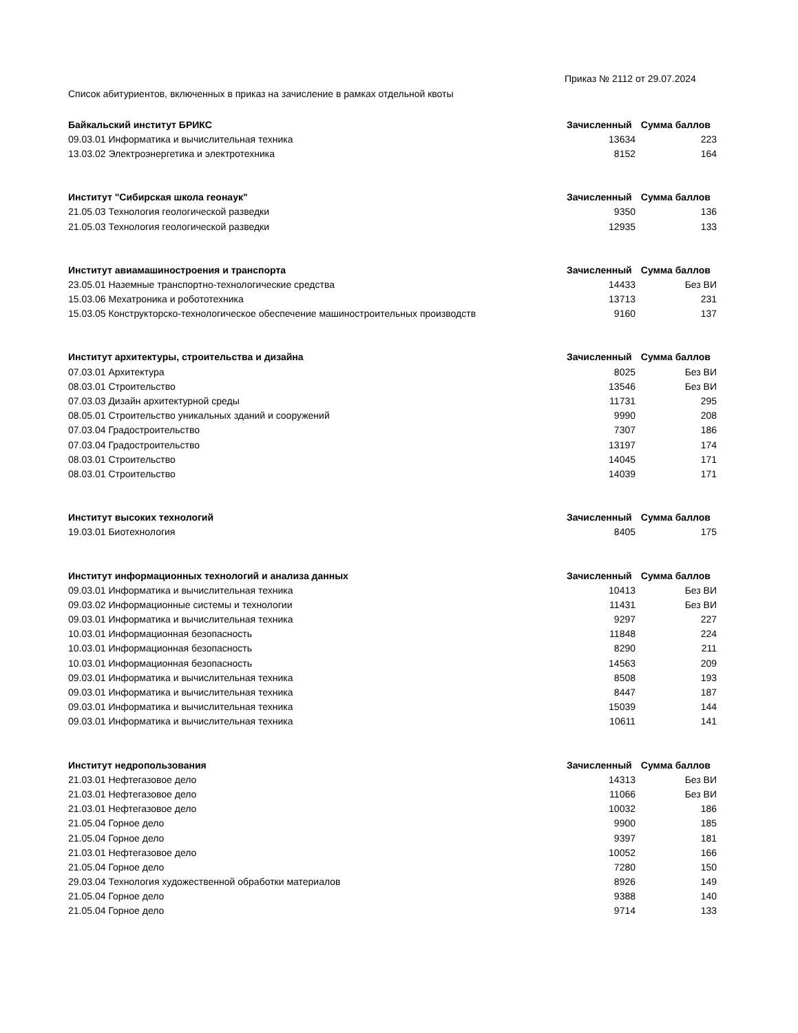Приказ № 2112 от 29.07.2024
Список абитуриентов, включенных в приказ на зачисление в рамках отдельной квоты
| Байкальский институт БРИКС | Зачисленный | Сумма баллов |
| --- | --- | --- |
| 09.03.01 Информатика и вычислительная техника | 13634 | 223 |
| 13.03.02 Электроэнергетика и электротехника | 8152 | 164 |
| Институт "Сибирская школа геонаук" | Зачисленный | Сумма баллов |
| 21.05.03 Технология геологической разведки | 9350 | 136 |
| 21.05.03 Технология геологической разведки | 12935 | 133 |
| Институт авиамашиностроения и транспорта | Зачисленный | Сумма баллов |
| 23.05.01 Наземные транспортно-технологические средства | 14433 | Без ВИ |
| 15.03.06 Мехатроника и робототехника | 13713 | 231 |
| 15.03.05 Конструкторско-технологическое обеспечение машиностроительных производств | 9160 | 137 |
| Институт архитектуры, строительства и дизайна | Зачисленный | Сумма баллов |
| 07.03.01 Архитектура | 8025 | Без ВИ |
| 08.03.01 Строительство | 13546 | Без ВИ |
| 07.03.03 Дизайн архитектурной среды | 11731 | 295 |
| 08.05.01 Строительство уникальных зданий и сооружений | 9990 | 208 |
| 07.03.04 Градостроительство | 7307 | 186 |
| 07.03.04 Градостроительство | 13197 | 174 |
| 08.03.01 Строительство | 14045 | 171 |
| 08.03.01 Строительство | 14039 | 171 |
| Институт высоких технологий | Зачисленный | Сумма баллов |
| 19.03.01 Биотехнология | 8405 | 175 |
| Институт информационных технологий и анализа данных | Зачисленный | Сумма баллов |
| 09.03.01 Информатика и вычислительная техника | 10413 | Без ВИ |
| 09.03.02 Информационные системы и технологии | 11431 | Без ВИ |
| 09.03.01 Информатика и вычислительная техника | 9297 | 227 |
| 10.03.01 Информационная безопасность | 11848 | 224 |
| 10.03.01 Информационная безопасность | 8290 | 211 |
| 10.03.01 Информационная безопасность | 14563 | 209 |
| 09.03.01 Информатика и вычислительная техника | 8508 | 193 |
| 09.03.01 Информатика и вычислительная техника | 8447 | 187 |
| 09.03.01 Информатика и вычислительная техника | 15039 | 144 |
| 09.03.01 Информатика и вычислительная техника | 10611 | 141 |
| Институт недропользования | Зачисленный | Сумма баллов |
| 21.03.01 Нефтегазовое дело | 14313 | Без ВИ |
| 21.03.01 Нефтегазовое дело | 11066 | Без ВИ |
| 21.03.01 Нефтегазовое дело | 10032 | 186 |
| 21.05.04 Горное дело | 9900 | 185 |
| 21.05.04 Горное дело | 9397 | 181 |
| 21.03.01 Нефтегазовое дело | 10052 | 166 |
| 21.05.04 Горное дело | 7280 | 150 |
| 29.03.04 Технология художественной обработки материалов | 8926 | 149 |
| 21.05.04 Горное дело | 9388 | 140 |
| 21.05.04 Горное дело | 9714 | 133 |